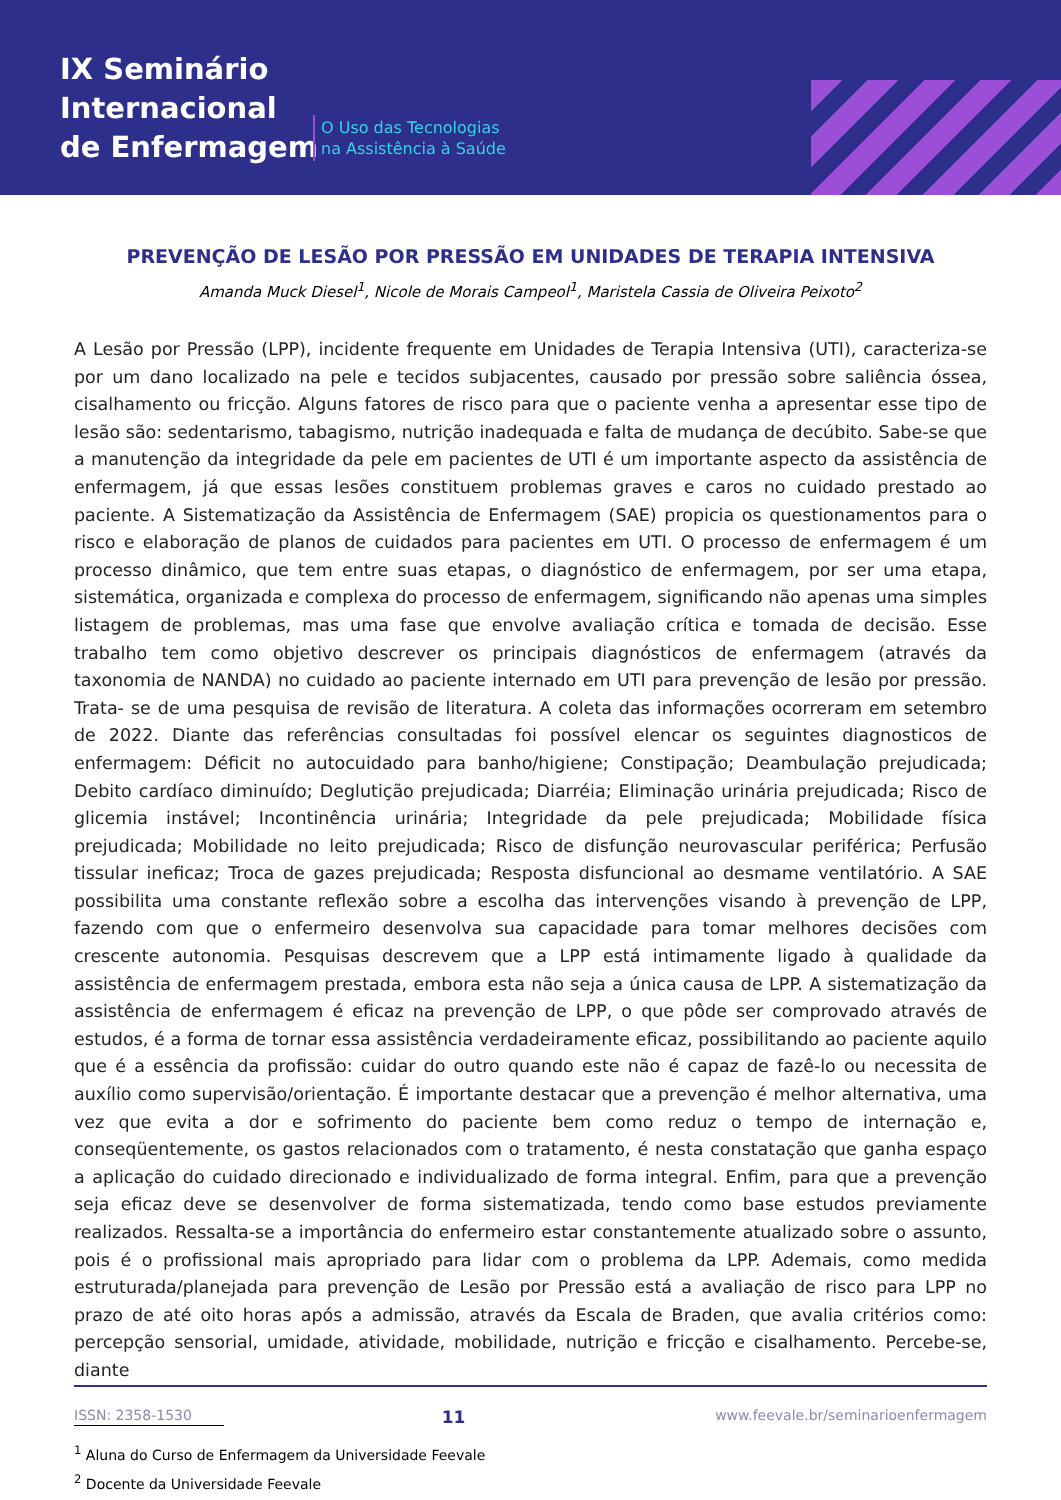IX Seminário
Internacional
de Enfermagem
O Uso das Tecnologias
na Assistência à Saúde
PREVENÇÃO DE LESÃO POR PRESSÃO EM UNIDADES DE TERAPIA INTENSIVA
Amanda Muck Diesel<sup>1</sup>, Nicole de Morais Campeol<sup>1</sup>, Maristela Cassia de Oliveira Peixoto<sup>2</sup>
A Lesão por Pressão (LPP), incidente frequente em Unidades de Terapia Intensiva (UTI), caracteriza-se por um dano localizado na pele e tecidos subjacentes, causado por pressão sobre saliência óssea, cisalhamento ou fricção. Alguns fatores de risco para que o paciente venha a apresentar esse tipo de lesão são: sedentarismo, tabagismo, nutrição inadequada e falta de mudança de decúbito. Sabe-se que a manutenção da integridade da pele em pacientes de UTI é um importante aspecto da assistência de enfermagem, já que essas lesões constituem problemas graves e caros no cuidado prestado ao paciente. A Sistematização da Assistência de Enfermagem (SAE) propicia os questionamentos para o risco e elaboração de planos de cuidados para pacientes em UTI. O processo de enfermagem é um processo dinâmico, que tem entre suas etapas, o diagnóstico de enfermagem, por ser uma etapa, sistemática, organizada e complexa do processo de enfermagem, significando não apenas uma simples listagem de problemas, mas uma fase que envolve avaliação crítica e tomada de decisão. Esse trabalho tem como objetivo descrever os principais diagnósticos de enfermagem (através da taxonomia de NANDA) no cuidado ao paciente internado em UTI para prevenção de lesão por pressão. Trata- se de uma pesquisa de revisão de literatura. A coleta das informações ocorreram em setembro de 2022. Diante das referências consultadas foi possível elencar os seguintes diagnosticos de enfermagem: Déficit no autocuidado para banho/higiene; Constipação; Deambulação prejudicada; Debito cardíaco diminuído; Deglutição prejudicada; Diarréia; Eliminação urinária prejudicada; Risco de glicemia instável; Incontinência urinária; Integridade da pele prejudicada; Mobilidade física prejudicada; Mobilidade no leito prejudicada; Risco de disfunção neurovascular periférica; Perfusão tissular ineficaz; Troca de gazes prejudicada; Resposta disfuncional ao desmame ventilatório. A SAE possibilita uma constante reflexão sobre a escolha das intervenções visando à prevenção de LPP, fazendo com que o enfermeiro desenvolva sua capacidade para tomar melhores decisões com crescente autonomia. Pesquisas descrevem que a LPP está intimamente ligado à qualidade da assistência de enfermagem prestada, embora esta não seja a única causa de LPP. A sistematização da assistência de enfermagem é eficaz na prevenção de LPP, o que pôde ser comprovado através de estudos, é a forma de tornar essa assistência verdadeiramente eficaz, possibilitando ao paciente aquilo que é a essência da profissão: cuidar do outro quando este não é capaz de fazê-lo ou necessita de auxílio como supervisão/orientação. É importante destacar que a prevenção é melhor alternativa, uma vez que evita a dor e sofrimento do paciente bem como reduz o tempo de internação e, conseqüentemente, os gastos relacionados com o tratamento, é nesta constatação que ganha espaço a aplicação do cuidado direcionado e individualizado de forma integral. Enfim, para que a prevenção seja eficaz deve se desenvolver de forma sistematizada, tendo como base estudos previamente realizados. Ressalta-se a importância do enfermeiro estar constantemente atualizado sobre o assunto, pois é o profissional mais apropriado para lidar com o problema da LPP. Ademais, como medida estruturada/planejada para prevenção de Lesão por Pressão está a avaliação de risco para LPP no prazo de até oito horas após a admissão, através da Escala de Braden, que avalia critérios como: percepção sensorial, umidade, atividade, mobilidade, nutrição e fricção e cisalhamento. Percebe-se, diante
<sup>1</sup> Aluna do Curso de Enfermagem da Universidade Feevale
<sup>2</sup> Docente da Universidade Feevale
ISSN: 2358-1530 11 www.feevale.br/seminarioenfermagem